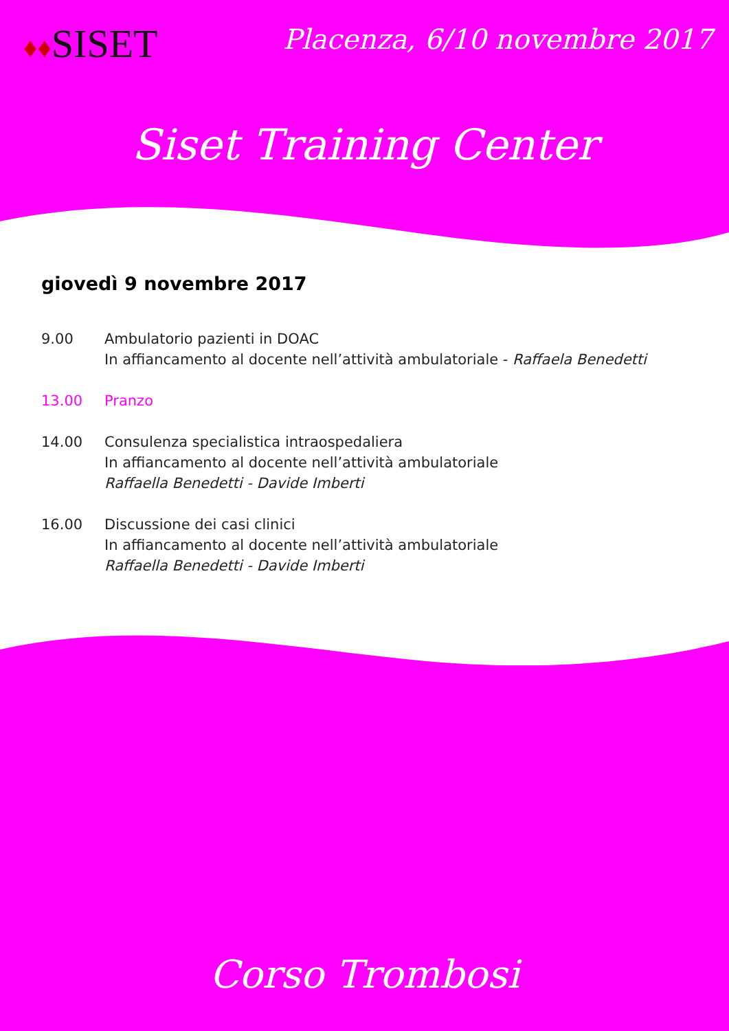♦♦SISET
Placenza, 6/10 novembre 2017
Siset Training Center
giovedì 9 novembre 2017
9.00 Ambulatorio pazienti in DOAC
In affiancamento al docente nell’attività ambulatoriale - Raffaela Benedetti
13.00 Pranzo
14.00 Consulenza specialistica intraospedaliera
In affiancamento al docente nell’attività ambulatoriale
Raffaella Benedetti - Davide Imberti
16.00 Discussione dei casi clinici
In affiancamento al docente nell’attività ambulatoriale
Raffaella Benedetti - Davide Imberti
Corso Trombosi